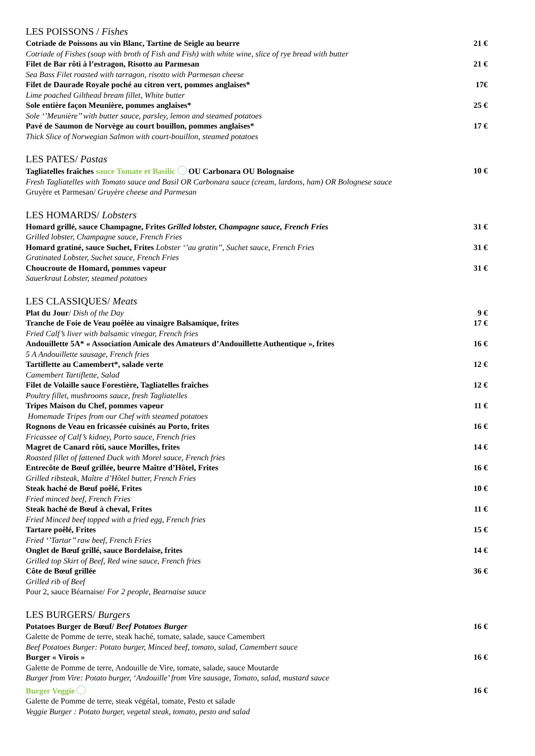LES POISSONS / Fishes
Cotriade de Poissons au vin Blanc, Tartine de Seigle au beurre 21 €
Cotriade of Fishes (soup with broth of Fish and Fish) with white wine, slice of rye bread with butter
Filet de Bar rôti à l’estragon, Risotto au Parmesan 21 €
Sea Bass Filet roasted with tarragon, risotto with Parmesan cheese
Filet de Daurade Royale poché au citron vert, pommes anglaises* 17€
Lime poached Gilthead bream fillet, White butter
Sole entière façon Meunière, pommes anglaises* 25 €
Sole ‘’Meunière’’ with butter sauce, parsley, lemon and steamed potatoes
Pavé de Saumon de Norvège au court bouillon, pommes anglaises* 17 €
Thick Slice of Norwegian Salmon with court-bouillon, steamed potatoes
LES PATES/ Pastas
Tagliatelles fraîches sauce Tomate et Basilic OU Carbonara OU Bolognaise 10 €
Fresh Tagliatelles with Tomato sauce and Basil OR Carbonara sauce (cream, lardons, ham) OR Bolognese sauce
Gruyère et Parmesan/ Gruyère cheese and Parmesan
LES HOMARDS/ Lobsters
Homard grillé, sauce Champagne, Frites Grilled lobster, Champagne sauce, French Fries 31 €
Grilled lobster, Champagne sauce, French Fries
Homard gratiné, sauce Suchet, Frites Lobster ‘’au gratin’’, Suchet sauce, French Fries 31 €
Gratinated Lobster, Suchet sauce, French Fries
Choucroute de Homard, pommes vapeur 31 €
Sauerkraut Lobster, steamed potatoes
LES CLASSIQUES/ Meats
Plat du Jour/ Dish of the Day 9 €
Tranche de Foie de Veau poêlée au vinaigre Balsamique, frites 17 €
Fried Calf’s liver with balsamic vinegar, French fries
Andouillette 5A* « Association Amicale des Amateurs d’Andouillette Authentique », frites 16 €
5 A Andouillette sausage, French fries
Tartiflette au Camembert*, salade verte 12 €
Camembert Tartiflette, Salad
Filet de Volaille sauce Forestière, Tagliatelles fraîches 12 €
Poultry fillet, mushrooms sauce, fresh Tagliatelles
Tripes Maison du Chef, pommes vapeur 11 €
Homemade Tripes from our Chef with steamed potatoes
Rognons de Veau en fricassée cuisinés au Porto, frites 16 €
Fricassee of Calf’s kidney, Porto sauce, French fries
Magret de Canard rôti, sauce Morilles, frites 14 €
Roasted fillet of fattened Duck with Morel sauce, French fries
Entrecôte de Bœuf grillée, beurre Maître d’Hôtel, Frites 16 €
Grilled ribsteak, Maître d’Hôtel butter, French Fries
Steak haché de Bœuf poêlé, Frites 10 €
Fried minced beef, French Fries
Steak haché de Bœuf à cheval, Frites 11 €
Fried Minced beef topped with a fried egg, French fries
Tartare poêlé, Frites 15 €
Fried ‘’Tartar’’ raw beef, French Fries
Onglet de Bœuf grillé, sauce Bordelaise, frites 14 €
Grilled top Skirt of Beef, Red wine sauce, French fries
Côte de Bœuf grillée 36 €
Grilled rib of Beef
Pour 2, sauce Béarnaise/ For 2 people, Bearnaise sauce
LES BURGERS/ Burgers
Potatoes Burger de Bœuf/ Beef Potatoes Burger 16 €
Galette de Pomme de terre, steak haché, tomate, salade, sauce Camembert
Beef Potatoes Burger: Potato burger, Minced beef, tomato, salad, Camembert sauce
Burger « Virois » 16 €
Galette de Pomme de terre, Andouille de Vire, tomate, salade, sauce Moutarde
Burger from Vire: Potato burger, ‘Andouille’ from Vire sausage, Tomato, salad, mustard sauce
Burger Veggie 16 €
Galette de Pomme de terre, steak végétal, tomate, Pesto et salade
Veggie Burger : Potato burger, vegetal steak, tomato, pesto and salad